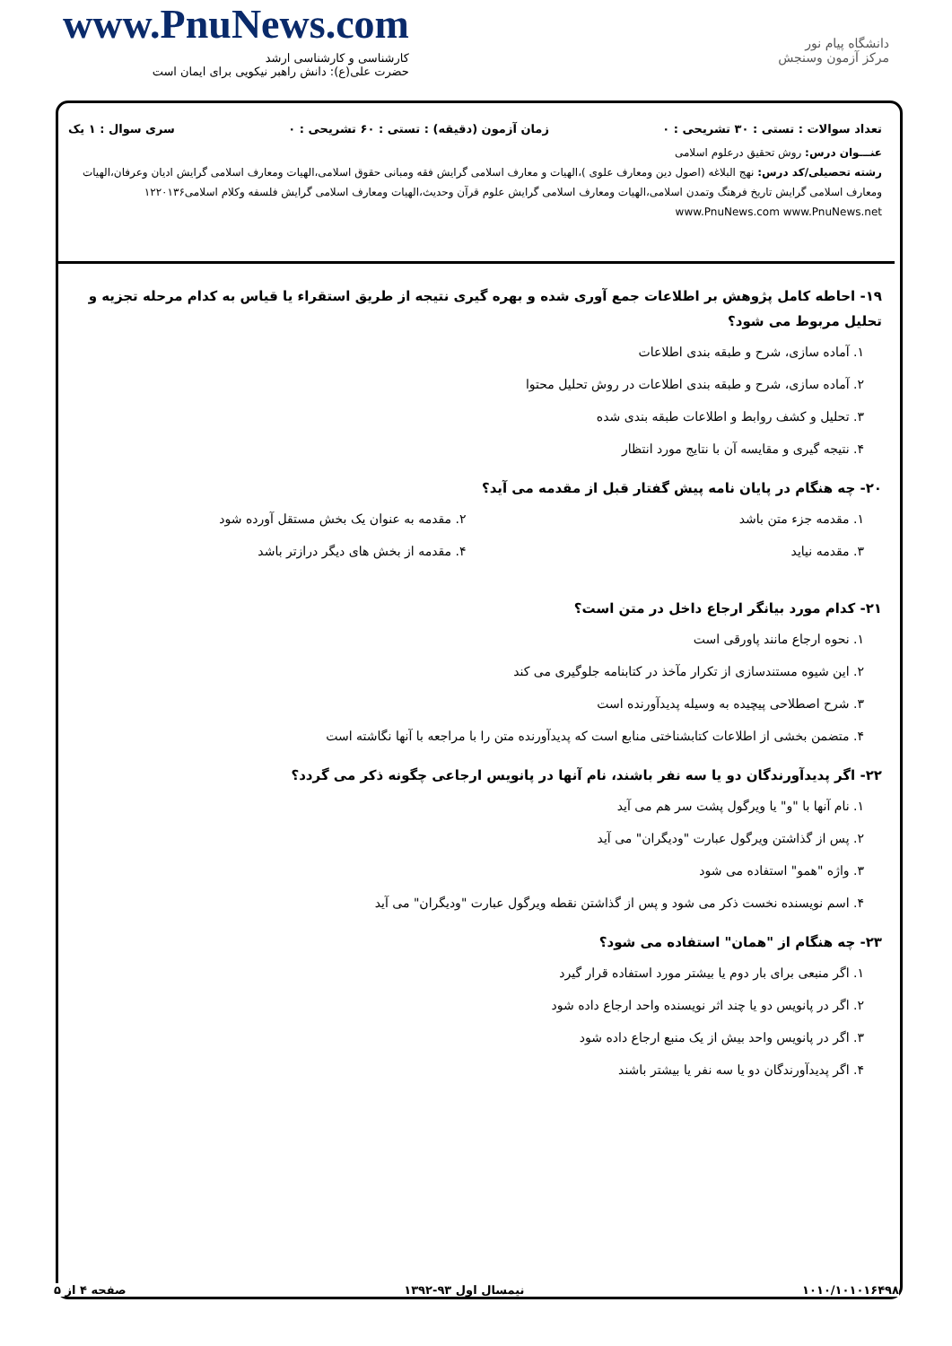دانشگاه پیام نور
مرکز آزمون وسنجش
www.PnuNews.com
کارشناسی و کارشناسی ارشد
حضرت علی(ع): دانش راهبر نیکویی برای ایمان است
تعداد سوالات : تستی : ۳۰ تشریحی : ۰ زمان آزمون (دقیقه) : تستی : ۶۰ تشریحی : ۰ سری سوال : ۱ یک
عنـــوان درس: روش تحقیق درعلوم اسلامی
رشته تحصیلی/کد درس: نهج البلاغه (اصول دین ومعارف علوی )،الهیات و معارف اسلامی گرایش فقه ومبانی حقوق اسلامی،الهیات ومعارف اسلامی گرایش ادیان وعرفان،الهیات ومعارف اسلامی گرایش تاریخ فرهنگ وتمدن اسلامی،الهیات ومعارف اسلامی گرایش علوم قرآن وحدیث،الهیات ومعارف اسلامی گرایش فلسفه وکلام اسلامی۱۲۲۰۱۳۶ www.PnuNews.com www.PnuNews.net
۱۹- احاطه کامل پژوهش بر اطلاعات جمع آوری شده و بهره گیری نتیجه از طریق استقراء یا قیاس به کدام مرحله تجزیه و تحلیل مربوط می شود؟
۱. آماده سازی، شرح و طبقه بندی اطلاعات
۲. آماده سازی، شرح و طبقه بندی اطلاعات در روش تحلیل محتوا
۳. تحلیل و کشف روابط و اطلاعات طبقه بندی شده
۴. نتیجه گیری و مقایسه آن با نتایج مورد انتظار
۲۰- چه هنگام در پایان نامه پیش گفتار قبل از مقدمه می آید؟
۱. مقدمه جزء متن باشد ۲. مقدمه به عنوان یک بخش مستقل آورده شود
۳. مقدمه نیاید ۴. مقدمه از بخش های دیگر درازتر باشد
۲۱- کدام مورد بیانگر ارجاع داخل در متن است؟
۱. نحوه ارجاع مانند پاورقی است
۲. این شیوه مستندسازی از تکرار مآخذ در کتابنامه جلوگیری می کند
۳. شرح اصطلاحی پیچیده به وسیله پدیدآورنده است
۴. متضمن بخشی از اطلاعات کتابشناختی منابع است که پدیدآورنده متن را با مراجعه با آنها نگاشته است
۲۲- اگر پدیدآورندگان دو یا سه نفر باشند، نام آنها در پانویس ارجاعی چگونه ذکر می گردد؟
۱. نام آنها با "و" یا ویرگول پشت سر هم می آید
۲. پس از گذاشتن ویرگول عبارت "ودیگران" می آید
۳. واژه "همو" استفاده می شود
۴. اسم نویسنده نخست ذکر می شود و پس از گذاشتن نقطه ویرگول عبارت "ودیگران" می آید
۲۳- چه هنگام از "همان" استفاده می شود؟
۱. اگر منبعی برای بار دوم یا بیشتر مورد استفاده قرار گیرد
۲. اگر در پانویس دو یا چند اثر نویسنده واحد ارجاع داده شود
۳. اگر در پانویس واحد بیش از یک منبع ارجاع داده شود
۴. اگر پدیدآورندگان دو یا سه نفر یا بیشتر باشند
۱۰۱۰/۱۰۱۰۱۶۴۹۸ نیمسال اول ۹۳-۱۳۹۲ صفحه ۴ از ۵